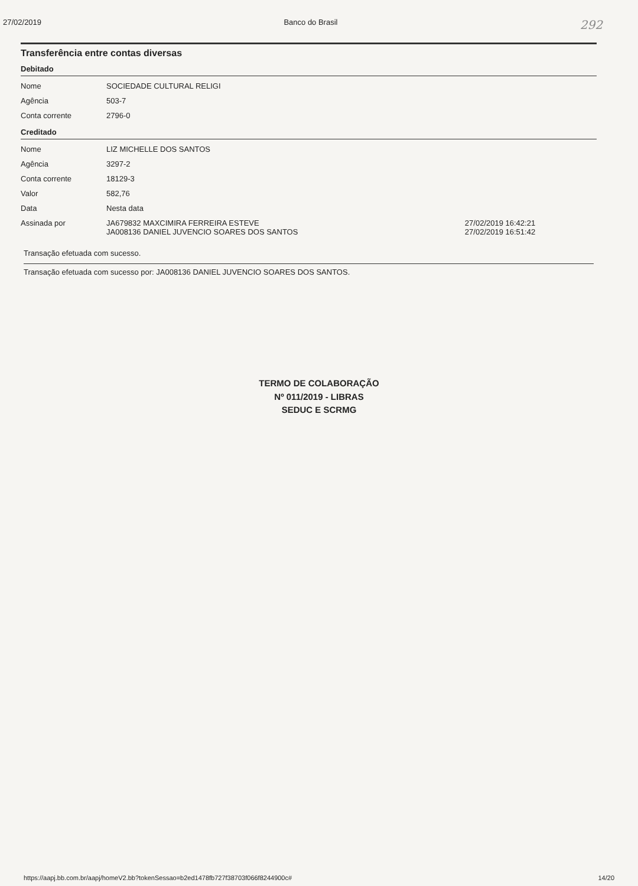27/02/2019 Banco do Brasil 292
Transferência entre contas diversas
Debitado
| Nome | SOCIEDADE CULTURAL RELIGI |
| Agência | 503-7 |
| Conta corrente | 2796-0 |
Creditado
| Nome | LIZ MICHELLE DOS SANTOS | |
| Agência | 3297-2 | |
| Conta corrente | 18129-3 | |
| Valor | 582,76 | |
| Data | Nesta data | |
| Assinada por | JA679832 MAXCIMIRA FERREIRA ESTEVE JA008136 DANIEL JUVENCIO SOARES DOS SANTOS | 27/02/2019 16:42:21 27/02/2019 16:51:42 |
Transação efetuada com sucesso.
Transação efetuada com sucesso por: JA008136 DANIEL JUVENCIO SOARES DOS SANTOS.
TERMO DE COLABORAÇÃO
Nº 011/2019 - LIBRAS
SEDUC E SCRMG
https://aapj.bb.com.br/aapj/homeV2.bb?tokenSessao=b2ed1478fb727f38703f066f8244900c# 14/20